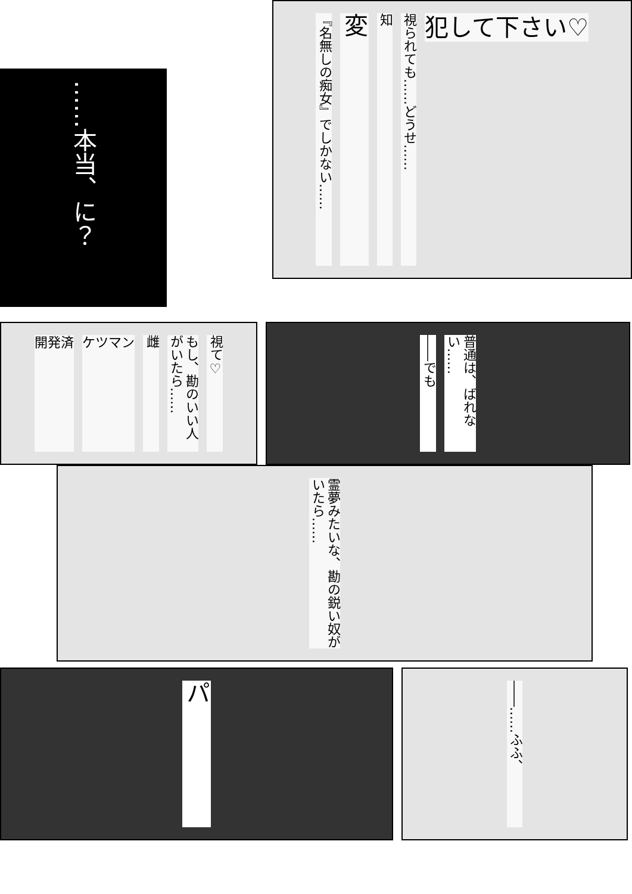……本当、に？
犯して下さい♡
視られても……どうせ……
知
変
『名無しの痴女』でしかない……
視て♡
もし、勘のいい人がいたら……
雌
ケツマン 開発済
普通は、ばれない……
――でも
霊夢みたいな、勘の鋭い奴がいたら……
パ
――……ふふ、